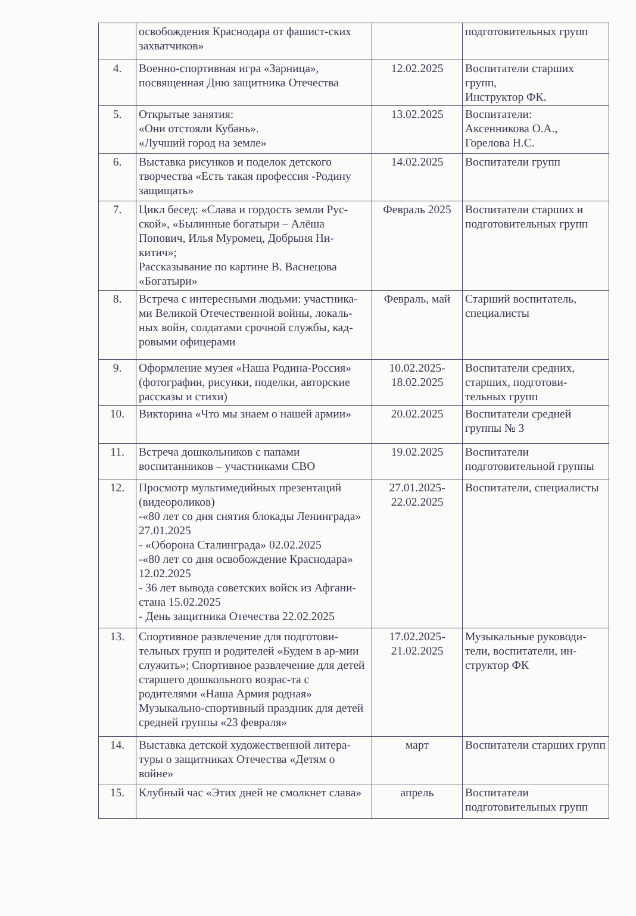| | освобождения Краснодара от фашист-ских захватчиков» | | подготовительных групп |
| 4. | Военно-спортивная игра «Зарница», посвященная Дню защитника Отечества | 12.02.2025 | Воспитатели старших групп, Инструктор ФК. |
| 5. | Открытые занятия: «Они отстояли Кубань». «Лучший город на земле» | 13.02.2025 | Воспитатели: Аксенникова О.А., Горелова Н.С. |
| 6. | Выставка рисунков и поделок детского творчества «Есть такая профессия -Родину защищать» | 14.02.2025 | Воспитатели групп |
| 7. | Цикл бесед: «Слава и гордость земли Рус-ской», «Былинные богатыри – Алёша Попович, Илья Муромец, Добрыня Ни-китич»; Рассказывание по картине В. Васнецова «Богатыри» | Февраль 2025 | Воспитатели старших и подготовительных групп |
| 8. | Встреча с интересными людьми: участника-ми Великой Отечественной войны, локаль-ных войн, солдатами срочной службы, кад-ровыми офицерами | Февраль, май | Старший воспитатель, специалисты |
| 9. | Оформление музея «Наша Родина-Россия» (фотографии, рисунки, поделки, авторские рассказы и стихи) | 10.02.2025- 18.02.2025 | Воспитатели средних, старших, подготови-тельных групп |
| 10. | Викторина «Что мы знаем о нашей армии» | 20.02.2025 | Воспитатели средней группы № 3 |
| 11. | Встреча дошкольников с папами воспитанников – участниками СВО | 19.02.2025 | Воспитатели подготовительной группы |
| 12. | Просмотр мультимедийных презентаций (видеороликов) -«80 лет со дня снятия блокады Ленинграда» 27.01.2025 - «Оборона Сталинграда» 02.02.2025 -«80 лет со дня освобождение Краснодара» 12.02.2025 - 36 лет вывода советских войск из Афгани-стана 15.02.2025 - День защитника Отечества 22.02.2025 | 27.01.2025- 22.02.2025 | Воспитатели, специалисты |
| 13. | Спортивное развлечение для подготови-тельных групп и родителей «Будем в ар-мии служить»; Спортивное развлечение для детей старшего дошкольного возрас-та с родителями «Наша Армия родная» Музыкально-спортивный праздник для детей средней группы «23 февраля» | 17.02.2025- 21.02.2025 | Музыкальные руководи-тели, воспитатели, ин-структор ФК |
| 14. | Выставка детской художественной литера-туры о защитниках Отечества «Детям о войне» | март | Воспитатели старших групп |
| 15. | Клубный час «Этих дней не смолкнет слава» | апрель | Воспитатели подготовительных групп |